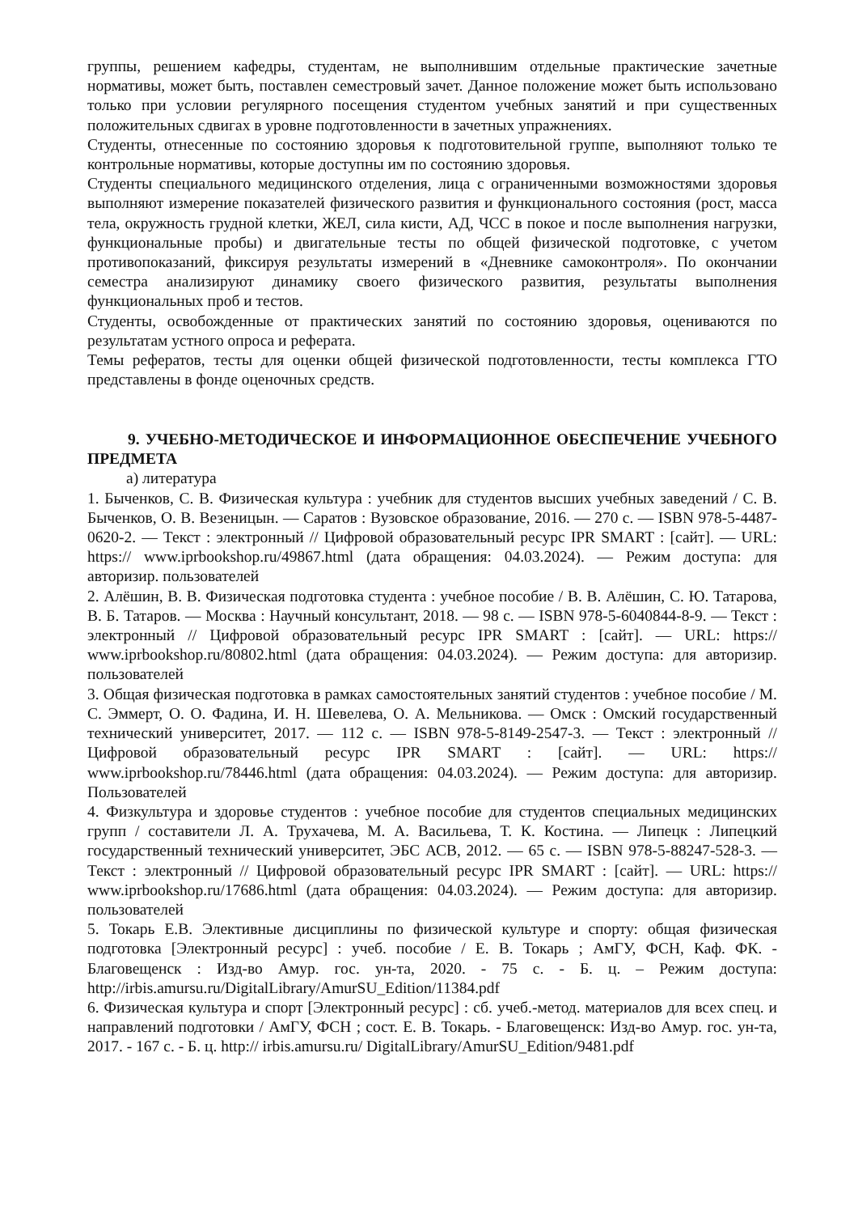группы, решением кафедры, студентам, не выполнившим отдельные практические зачетные нормативы, может быть, поставлен семестровый зачет. Данное положение может быть использовано только при условии регулярного посещения студентом учебных занятий и при существенных положительных сдвигах в уровне подготовленности в зачетных упражнениях.
Студенты, отнесенные по состоянию здоровья к подготовительной группе, выполняют только те контрольные нормативы, которые доступны им по состоянию здоровья.
Студенты специального медицинского отделения, лица с ограниченными возможностями здоровья выполняют измерение показателей физического развития и функционального состояния (рост, масса тела, окружность грудной клетки, ЖЕЛ, сила кисти, АД, ЧСС в покое и после выполнения нагрузки, функциональные пробы) и двигательные тесты по общей физической подготовке, с учетом противопоказаний, фиксируя результаты измерений в «Дневнике самоконтроля». По окончании семестра анализируют динамику своего физического развития, результаты выполнения функциональных проб и тестов.
Студенты, освобожденные от практических занятий по состоянию здоровья, оцениваются по результатам устного опроса и реферата.
Темы рефератов, тесты для оценки общей физической подготовленности, тесты комплекса ГТО представлены в фонде оценочных средств.
9. УЧЕБНО-МЕТОДИЧЕСКОЕ И ИНФОРМАЦИОННОЕ ОБЕСПЕЧЕНИЕ УЧЕБНОГО ПРЕДМЕТА
а) литература
1. Быченков, С. В. Физическая культура : учебник для студентов высших учебных заведений / С. В. Быченков, О. В. Везеницын. — Саратов : Вузовское образование, 2016. — 270 c. — ISBN 978-5-4487-0620-2. — Текст : электронный // Цифровой образовательный ресурс IPR SMART : [сайт]. — URL: https:// www.iprbookshop.ru/49867.html (дата обращения: 04.03.2024). — Режим доступа: для авторизир. пользователей
2. Алёшин, В. В. Физическая подготовка студента : учебное пособие / В. В. Алёшин, С. Ю. Татарова, В. Б. Татаров. — Москва : Научный консультант, 2018. — 98 c. — ISBN 978-5-6040844-8-9. — Текст : электронный // Цифровой образовательный ресурс IPR SMART : [сайт]. — URL: https:// www.iprbookshop.ru/80802.html (дата обращения: 04.03.2024). — Режим доступа: для авторизир. пользователей
3. Общая физическая подготовка в рамках самостоятельных занятий студентов : учебное пособие / М. С. Эммерт, О. О. Фадина, И. Н. Шевелева, О. А. Мельникова. — Омск : Омский государственный технический университет, 2017. — 112 c. — ISBN 978-5-8149-2547-3. — Текст : электронный // Цифровой образовательный ресурс IPR SMART : [сайт]. — URL: https:// www.iprbookshop.ru/78446.html (дата обращения: 04.03.2024). — Режим доступа: для авторизир. Пользователей
4. Физкультура и здоровье студентов : учебное пособие для студентов специальных медицинских групп / составители Л. А. Трухачева, М. А. Васильева, Т. К. Костина. — Липецк : Липецкий государственный технический университет, ЭБС АСВ, 2012. — 65 c. — ISBN 978-5-88247-528-3. — Текст : электронный // Цифровой образовательный ресурс IPR SMART : [сайт]. — URL: https:// www.iprbookshop.ru/17686.html (дата обращения: 04.03.2024). — Режим доступа: для авторизир. пользователей
5. Токарь Е.В. Элективные дисциплины по физической культуре и спорту: общая физическая подготовка [Электронный ресурс] : учеб. пособие / Е. В. Токарь ; АмГУ, ФСН, Каф. ФК. - Благовещенск : Изд-во Амур. гос. ун-та, 2020. - 75 с. - Б. ц. – Режим доступа: http://irbis.amursu.ru/DigitalLibrary/AmurSU_Edition/11384.pdf
6. Физическая культура и спорт [Электронный ресурс] : сб. учеб.-метод. материалов для всех спец. и направлений подготовки / АмГУ, ФСН ; сост. Е. В. Токарь. - Благовещенск: Изд-во Амур. гос. ун-та, 2017. - 167 с. - Б. ц. http:// irbis.amursu.ru/ DigitalLibrary/AmurSU_Edition/9481.pdf